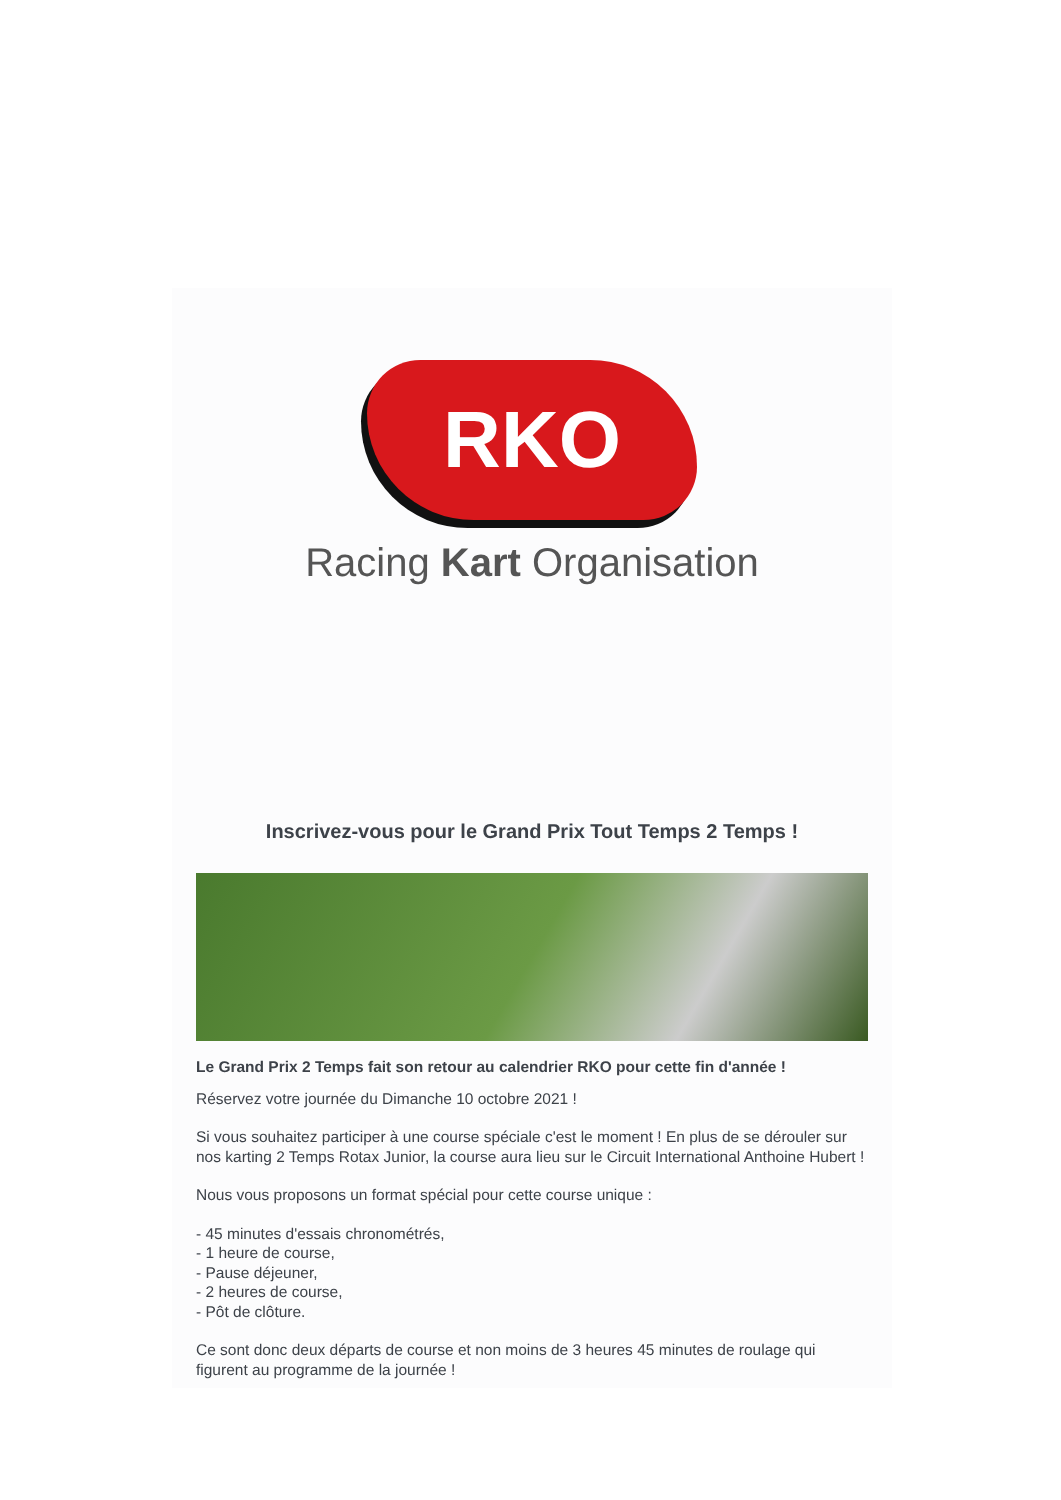RKO
Racing Kart Organisation
Inscrivez-vous pour le Grand Prix Tout Temps 2 Temps !
Le Grand Prix 2 Temps fait son retour au calendrier RKO pour cette fin d'année !
Réservez votre journée du Dimanche 10 octobre 2021 !
Si vous souhaitez participer à une course spéciale c'est le moment ! En plus de se dérouler sur nos karting 2 Temps Rotax Junior, la course aura lieu sur le Circuit International Anthoine Hubert !
Nous vous proposons un format spécial pour cette course unique :
- 45 minutes d'essais chronométrés,
- 1 heure de course,
- Pause déjeuner,
- 2 heures de course,
- Pôt de clôture.
Ce sont donc deux départs de course et non moins de 3 heures 45 minutes de roulage qui figurent au programme de la journée !